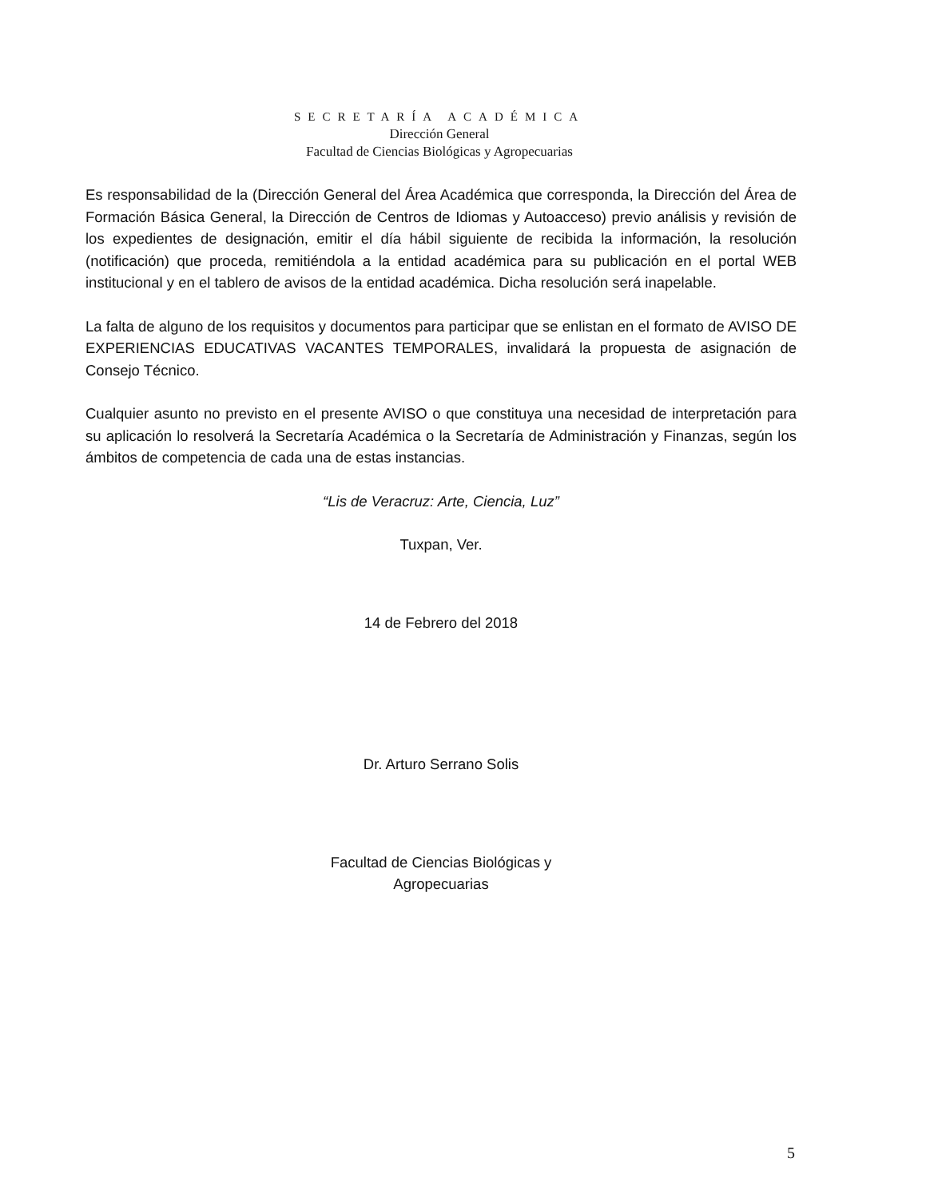SECRETARÍA ACADÉMICA
Dirección General
Facultad de Ciencias Biológicas y Agropecuarias
Es responsabilidad de la (Dirección General del Área Académica que corresponda, la Dirección del Área de Formación Básica General, la Dirección de Centros de Idiomas y Autoacceso) previo análisis y revisión de los expedientes de designación, emitir el día hábil siguiente de recibida la información, la resolución (notificación) que proceda, remitiéndola a la entidad académica para su publicación en el portal WEB institucional y en el tablero de avisos de la entidad académica. Dicha resolución será inapelable.
La falta de alguno de los requisitos y documentos para participar que se enlistan en el formato de AVISO DE EXPERIENCIAS EDUCATIVAS VACANTES TEMPORALES, invalidará la propuesta de asignación de Consejo Técnico.
Cualquier asunto no previsto en el presente AVISO o que constituya una necesidad de interpretación para su aplicación lo resolverá la Secretaría Académica o la Secretaría de Administración y Finanzas, según los ámbitos de competencia de cada una de estas instancias.
“Lis de Veracruz: Arte, Ciencia, Luz”
Tuxpan, Ver.
14 de Febrero del 2018
Dr. Arturo Serrano Solis
Facultad de Ciencias Biológicas y
Agropecuarias
5